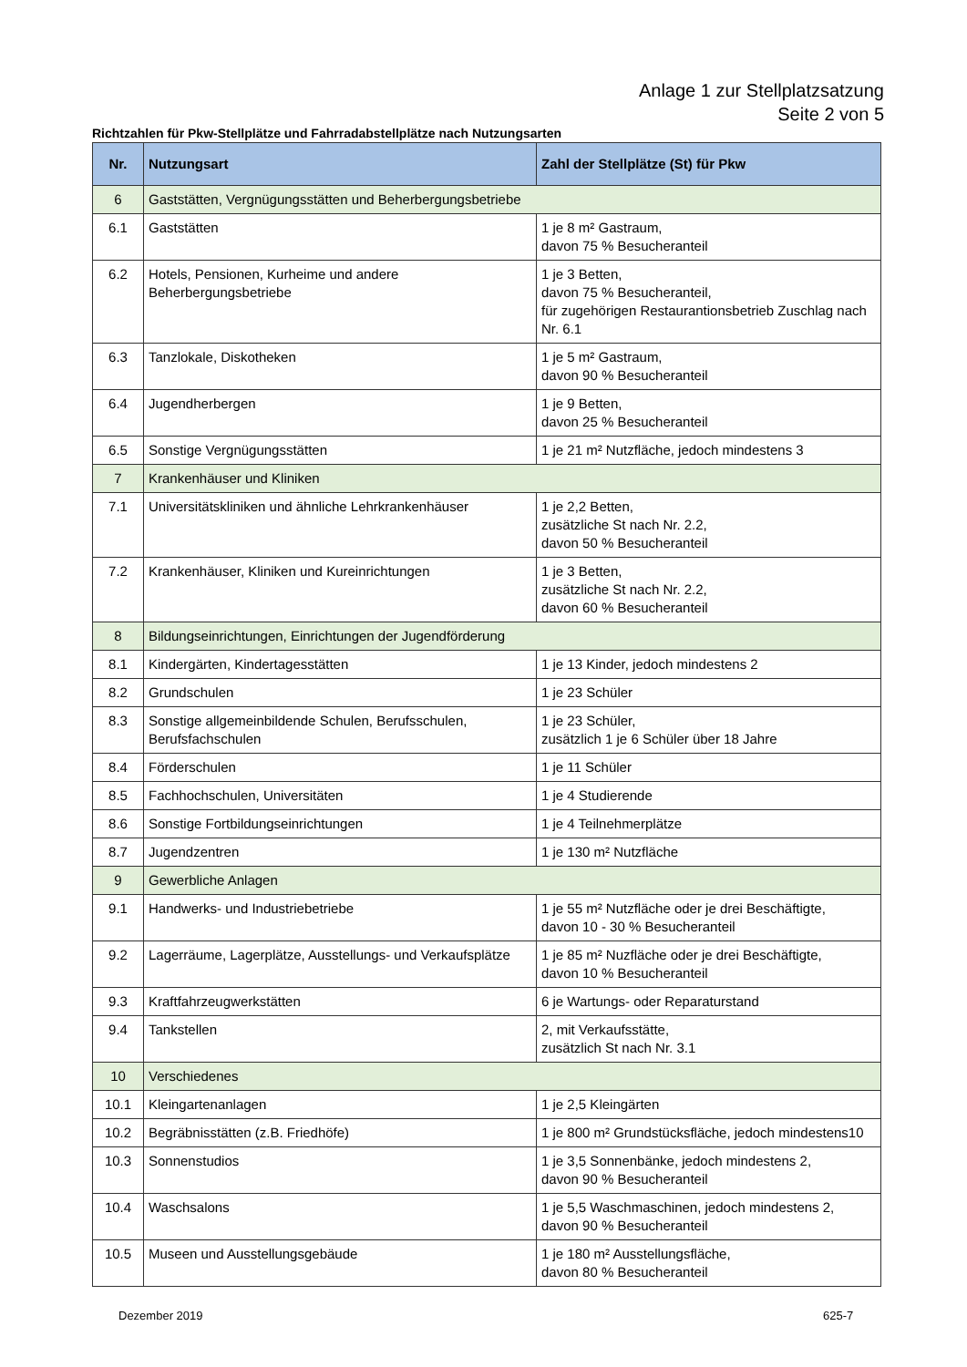Anlage 1 zur Stellplatzsatzung
Seite 2 von 5
Richtzahlen für Pkw-Stellplätze und Fahrradabstellplätze nach Nutzungsarten
| Nr. | Nutzungsart | Zahl der Stellplätze (St) für Pkw |
| --- | --- | --- |
| 6 | Gaststätten, Vergnügungsstätten und Beherbergungsbetriebe | |
| 6.1 | Gaststätten | 1 je 8 m² Gastraum, davon 75 % Besucheranteil |
| 6.2 | Hotels, Pensionen, Kurheime und andere Beherbergungsbetriebe | 1 je 3 Betten, davon 75 % Besucheranteil, für zugehörigen Restaurantionsbetrieb Zuschlag nach Nr. 6.1 |
| 6.3 | Tanzlokale, Diskotheken | 1 je 5 m² Gastraum, davon 90 % Besucheranteil |
| 6.4 | Jugendherbergen | 1 je 9 Betten, davon 25 % Besucheranteil |
| 6.5 | Sonstige Vergnügungsstätten | 1 je 21 m² Nutzfläche, jedoch mindestens 3 |
| 7 | Krankenhäuser und Kliniken | |
| 7.1 | Universitätskliniken und ähnliche Lehrkrankenhäuser | 1 je 2,2 Betten, zusätzliche St nach Nr. 2.2, davon 50 % Besucheranteil |
| 7.2 | Krankenhäuser, Kliniken und Kureinrichtungen | 1 je 3 Betten, zusätzliche St nach Nr. 2.2, davon 60 % Besucheranteil |
| 8 | Bildungseinrichtungen, Einrichtungen der Jugendförderung | |
| 8.1 | Kindergärten, Kindertagesstätten | 1 je 13 Kinder, jedoch mindestens 2 |
| 8.2 | Grundschulen | 1 je 23 Schüler |
| 8.3 | Sonstige allgemeinbildende Schulen, Berufsschulen, Berufsfachschulen | 1 je 23 Schüler, zusätzlich 1 je 6 Schüler über 18 Jahre |
| 8.4 | Förderschulen | 1 je 11 Schüler |
| 8.5 | Fachhochschulen, Universitäten | 1 je 4 Studierende |
| 8.6 | Sonstige Fortbildungseinrichtungen | 1 je 4 Teilnehmerplätze |
| 8.7 | Jugendzentren | 1 je 130 m² Nutzfläche |
| 9 | Gewerbliche Anlagen | |
| 9.1 | Handwerks- und Industriebetriebe | 1 je 55 m² Nutzfläche oder je drei Beschäftigte, davon 10 - 30 % Besucheranteil |
| 9.2 | Lagerräume, Lagerplätze, Ausstellungs- und Verkaufsplätze | 1 je 85 m² Nuzfläche oder je drei Beschäftigte, davon 10 % Besucheranteil |
| 9.3 | Kraftfahrzeugwerkstätten | 6 je Wartungs- oder Reparaturstand |
| 9.4 | Tankstellen | 2, mit Verkaufsstätte, zusätzlich St nach Nr. 3.1 |
| 10 | Verschiedenes | |
| 10.1 | Kleingartenanlagen | 1 je 2,5 Kleingärten |
| 10.2 | Begräbnisstätten (z.B. Friedhöfe) | 1 je 800 m² Grundstücksfläche, jedoch mindestens10 |
| 10.3 | Sonnenstudios | 1 je 3,5 Sonnenbänke, jedoch mindestens 2, davon 90 % Besucheranteil |
| 10.4 | Waschsalons | 1 je 5,5 Waschmaschinen, jedoch mindestens 2, davon 90 % Besucheranteil |
| 10.5 | Museen und Ausstellungsgebäude | 1 je 180 m² Ausstellungsfläche, davon 80 % Besucheranteil |
Dezember 2019 625-7